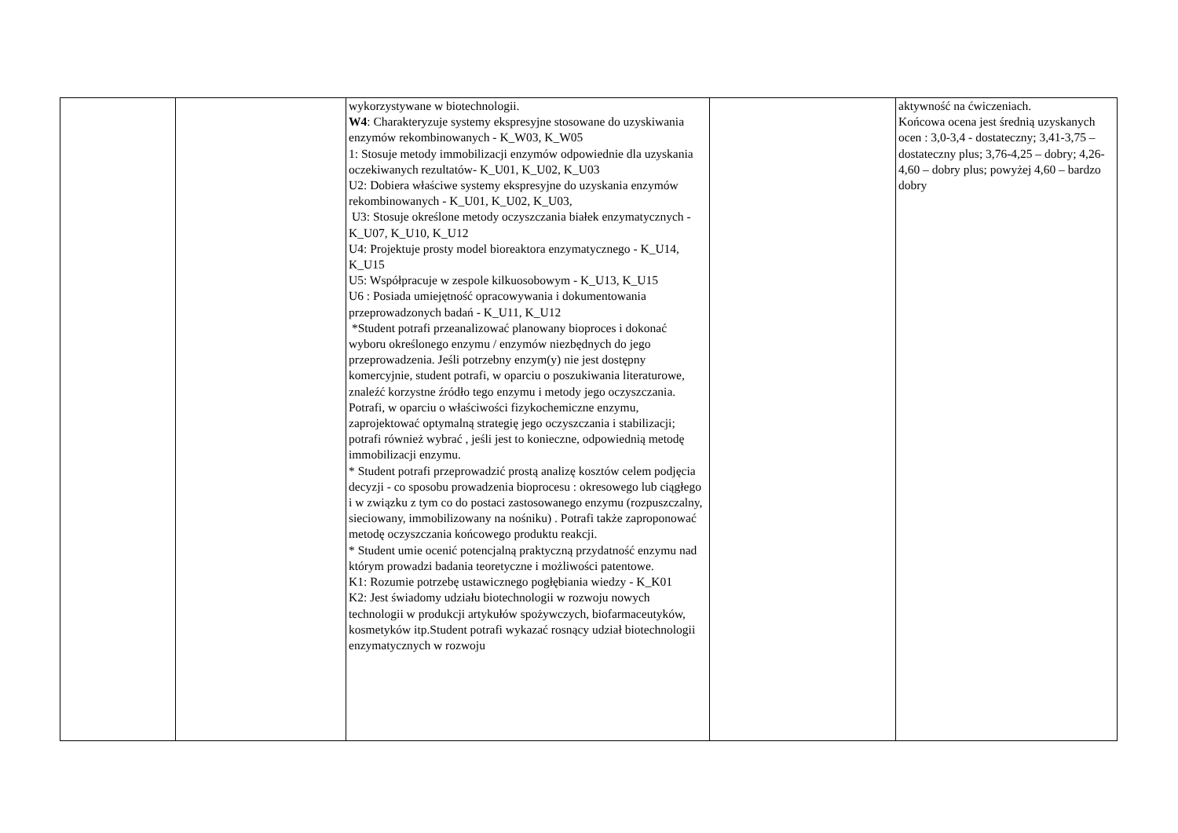| | | wykorzystywane w biotechnologii. W4 : Charakteryzuje systemy ekspresyjne stosowane do uzyskiwania enzymów rekombinowanych - K_W03, K_W05 1: Stosuje metody immobilizacji enzymów odpowiednie dla uzyskania oczekiwanych rezultatów- K_U01, K_U02, K_U03 U2: Dobiera właściwe systemy ekspresyjne do uzyskania enzymów rekombinowanych - K_U01, K_U02, K_U03, U3: Stosuje określone metody oczyszczania białek enzymatycznych - K_U07, K_U10, K_U12 U4: Projektuje prosty model bioreaktora enzymatycznego - K_U14, K_U15 U5: Współpracuje w zespole kilkuosobowym - K_U13, K_U15 U6 : Posiada umiejętność opracowywania i dokumentowania przeprowadzonych badań - K_U11, K_U12 *Student potrafi przeanalizować planowany bioproces i dokonać wyboru określonego enzymu / enzymów niezbędnych do jego przeprowadzenia. Jeśli potrzebny enzym(y) nie jest dostępny komercyjnie, student potrafi, w oparciu o poszukiwania literaturowe, znaleźć korzystne źródło tego enzymu i metody jego oczyszczania. Potrafi, w oparciu o właściwości fizykochemiczne enzymu, zaprojektować optymalną strategię jego oczyszczania i stabilizacji; potrafi również wybrać , jeśli jest to konieczne, odpowiednią metodę immobilizacji enzymu. * Student potrafi przeprowadzić prostą analizę kosztów celem podjęcia decyzji - co sposobu prowadzenia bioprocesu : okresowego lub ciągłego i w związku z tym co do postaci zastosowanego enzymu (rozpuszczalny, sieciowany, immobilizowany na nośniku) . Potrafi także zaproponować metodę oczyszczania końcowego produktu reakcji. * Student umie ocenić potencjalną praktyczną przydatność enzymu nad którym prowadzi badania teoretyczne i możliwości patentowe. K1: Rozumie potrzebę ustawicznego pogłębiania wiedzy - K_K01 K2: Jest świadomy udziału biotechnologii w rozwoju nowych technologii w produkcji artykułów spożywczych, biofarmaceutyków, kosmetyków itp.Student potrafi wykazać rosnący udział biotechnologii enzymatycznych w rozwoju | | aktywność na ćwiczeniach. Końcowa ocena jest średnią uzyskanych ocen : 3,0-3,4 - dostateczny; 3,41-3,75 – dostateczny plus; 3,76-4,25 – dobry; 4,26-4,60 – dobry plus; powyżej 4,60 – bardzo dobry |